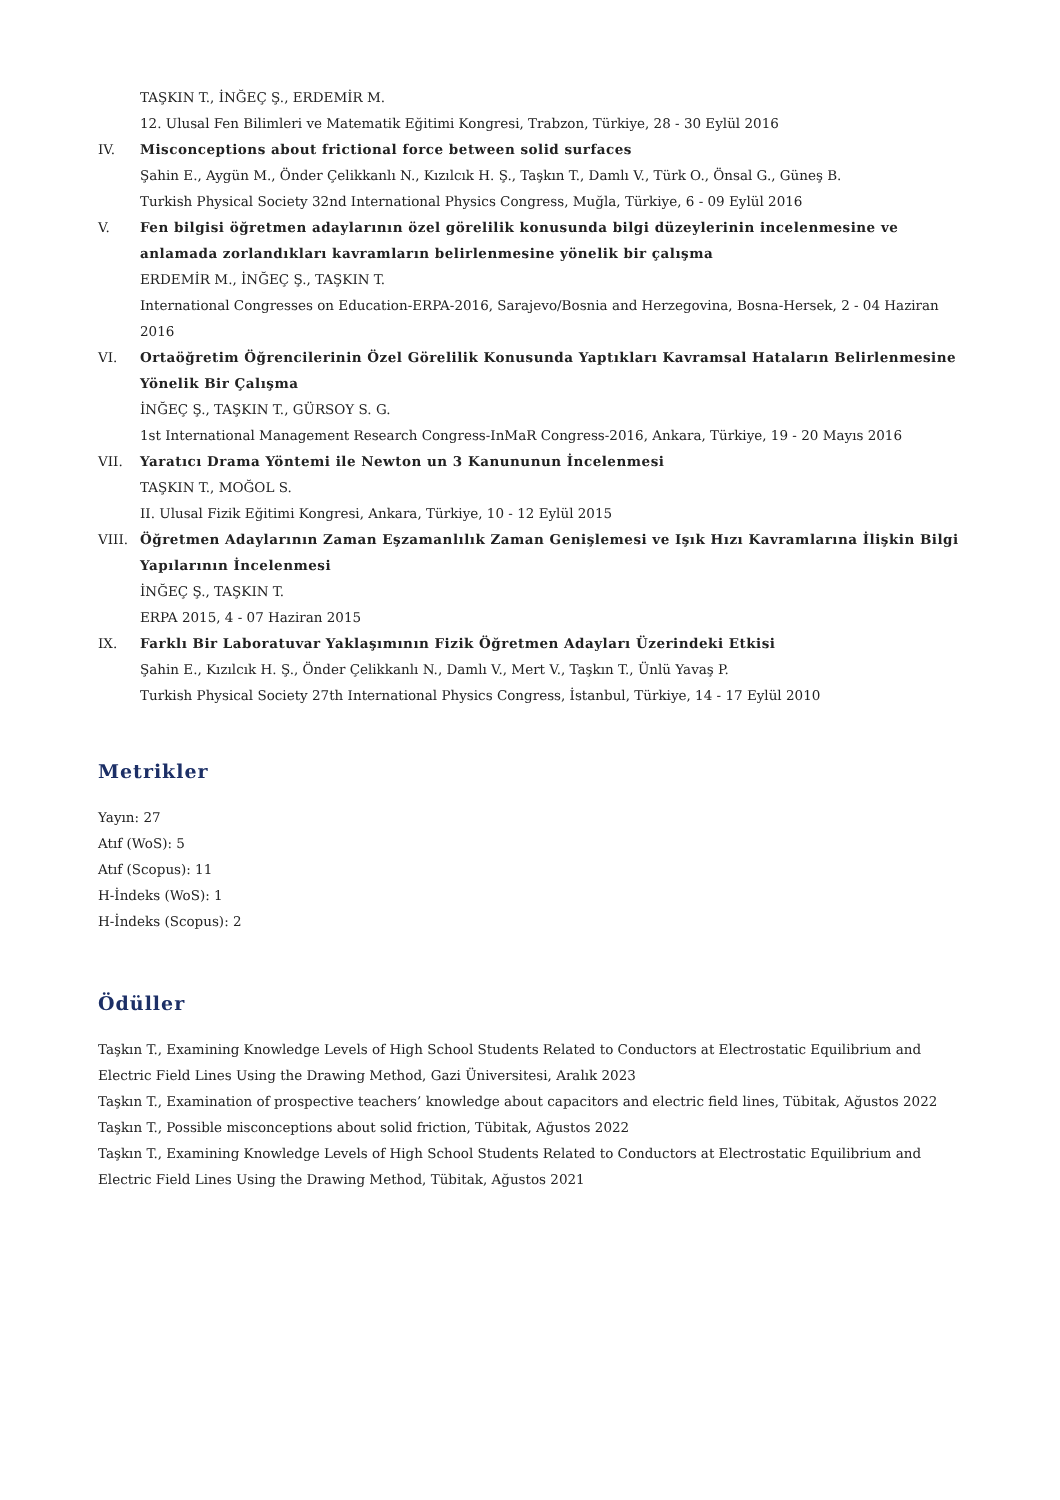TAŞKIN T., İNĞEÇ Ş., ERDEMİR M.
12. Ulusal Fen Bilimleri ve Matematik Eğitimi Kongresi, Trabzon, Türkiye, 28 - 30 Eylül 2016
IV.
Misconceptions about frictional force between solid surfaces
Şahin E., Aygün M., Önder Çelikkanlı N., Kızılcık H. Ş., Taşkın T., Damlı V., Türk O., Önsal G., Güneş B.
Turkish Physical Society 32nd International Physics Congress, Muğla, Türkiye, 6 - 09 Eylül 2016
V.
Fen bilgisi öğretmen adaylarının özel görelilik konusunda bilgi düzeylerinin incelenmesine ve anlamada zorlandıkları kavramların belirlenmesine yönelik bir çalışma
ERDEMİR M., İNĞEÇ Ş., TAŞKIN T.
International Congresses on Education-ERPA-2016, Sarajevo/Bosnia and Herzegovina, Bosna-Hersek, 2 - 04 Haziran 2016
VI.
Ortaöğretim Öğrencilerinin Özel Görelilik Konusunda Yaptıkları Kavramsal Hataların Belirlenmesine Yönelik Bir Çalışma
İNĞEÇ Ş., TAŞKIN T., GÜRSOY S. G.
1st International Management Research Congress-InMaR Congress-2016, Ankara, Türkiye, 19 - 20 Mayıs 2016
VII.
Yaratıcı Drama Yöntemi ile Newton un 3 Kanununun İncelenmesi
TAŞKIN T., MOĞOL S.
II. Ulusal Fizik Eğitimi Kongresi, Ankara, Türkiye, 10 - 12 Eylül 2015
VIII.
Öğretmen Adaylarının Zaman Eşzamanlılık Zaman Genişlemesi ve Işık Hızı Kavramlarına İlişkin Bilgi Yapılarının İncelenmesi
İNĞEÇ Ş., TAŞKIN T.
ERPA 2015, 4 - 07 Haziran 2015
IX.
Farklı Bir Laboratuvar Yaklaşımının Fizik Öğretmen Adayları Üzerindeki Etkisi
Şahin E., Kızılcık H. Ş., Önder Çelikkanlı N., Damlı V., Mert V., Taşkın T., Ünlü Yavaş P.
Turkish Physical Society 27th International Physics Congress, İstanbul, Türkiye, 14 - 17 Eylül 2010
Metrikler
Yayın: 27
Atıf (WoS): 5
Atıf (Scopus): 11
H-İndeks (WoS): 1
H-İndeks (Scopus): 2
Ödüller
Taşkın T., Examining Knowledge Levels of High School Students Related to Conductors at Electrostatic Equilibrium and Electric Field Lines Using the Drawing Method, Gazi Üniversitesi, Aralık 2023
Taşkın T., Examination of prospective teachers’ knowledge about capacitors and electric field lines, Tübitak, Ağustos 2022
Taşkın T., Possible misconceptions about solid friction, Tübitak, Ağustos 2022
Taşkın T., Examining Knowledge Levels of High School Students Related to Conductors at Electrostatic Equilibrium and Electric Field Lines Using the Drawing Method, Tübitak, Ağustos 2021